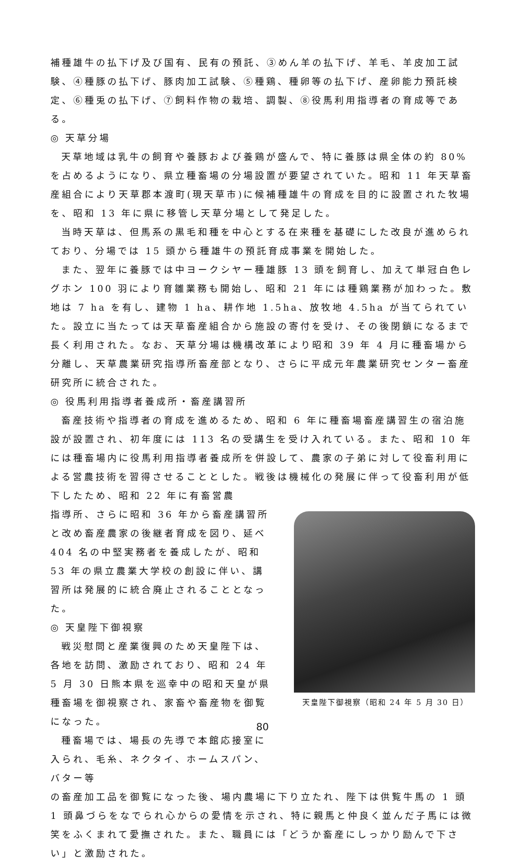補種雄牛の払下げ及び国有、民有の預託、③めん羊の払下げ、羊毛、羊皮加工試験、④種豚の払下げ、豚肉加工試験、⑤種鶏、種卵等の払下げ、産卵能力預託検定、⑥種兎の払下げ、⑦飼料作物の栽培、調製、⑧役馬利用指導者の育成等である。
◎ 天草分場
天草地域は乳牛の飼育や養豚および養鶏が盛んで、特に養豚は県全体の約 80%を占めるようになり、県立種畜場の分場設置が要望されていた。昭和 11 年天草畜産組合により天草郡本渡町(現天草市)に候補種雄牛の育成を目的に設置された牧場を、昭和 13 年に県に移管し天草分場として発足した。
当時天草は、但馬系の黒毛和種を中心とする在来種を基礎にした改良が進められており、分場では 15 頭から種雄牛の預託育成事業を開始した。
また、翌年に養豚では中ヨークシヤー種雄豚 13 頭を飼育し、加えて単冠白色レグホン 100 羽により育雛業務も開始し、昭和 21 年には種鶏業務が加わった。敷地は 7 ha を有し、建物 1 ha、耕作地 1.5ha、放牧地 4.5ha が当てられていた。設立に当たっては天草畜産組合から施設の寄付を受け、その後閉鎖になるまで長く利用された。なお、天草分場は機構改革により昭和 39 年 4 月に種畜場から分離し、天草農業研究指導所畜産部となり、さらに平成元年農業研究センター畜産研究所に統合された。
◎ 役馬利用指導者養成所・畜産講習所
畜産技術や指導者の育成を進めるため、昭和 6 年に種畜場畜産講習生の宿泊施設が設置され、初年度には 113 名の受講生を受け入れている。また、昭和 10 年には種畜場内に役馬利用指導者養成所を併設して、農家の子弟に対して役畜利用による営農技術を習得させることとした。戦後は機械化の発展に伴って役畜利用が低下したため、昭和 22 年に有畜営農
指導所、さらに昭和 36 年から畜産講習所と改め畜産農家の後継者育成を図り、延べ 404 名の中堅実務者を養成したが、昭和 53 年の県立農業大学校の創設に伴い、講習所は発展的に統合廃止されることとなった。
◎ 天皇陛下御視察
戦災慰問と産業復興のため天皇陛下は、各地を訪問、激励されており、昭和 24 年 5 月 30 日熊本県を巡幸中の昭和天皇が県種畜場を御視察され、家畜や畜産物を御覧になった。
種畜場では、場長の先導で本館応接室に入られ、毛糸、ネクタイ、ホームスパン、バター等
天皇陛下御視察（昭和 24 年 5 月 30 日）
の畜産加工品を御覧になった後、場内農場に下り立たれ、陛下は供覧牛馬の 1 頭 1 頭鼻づらをなでられ心からの愛情を示され、特に親馬と仲良く並んだ子馬には微笑をふくまれて愛撫された。また、職員には「どうか畜産にしっかり励んで下さい」と激励された。
80